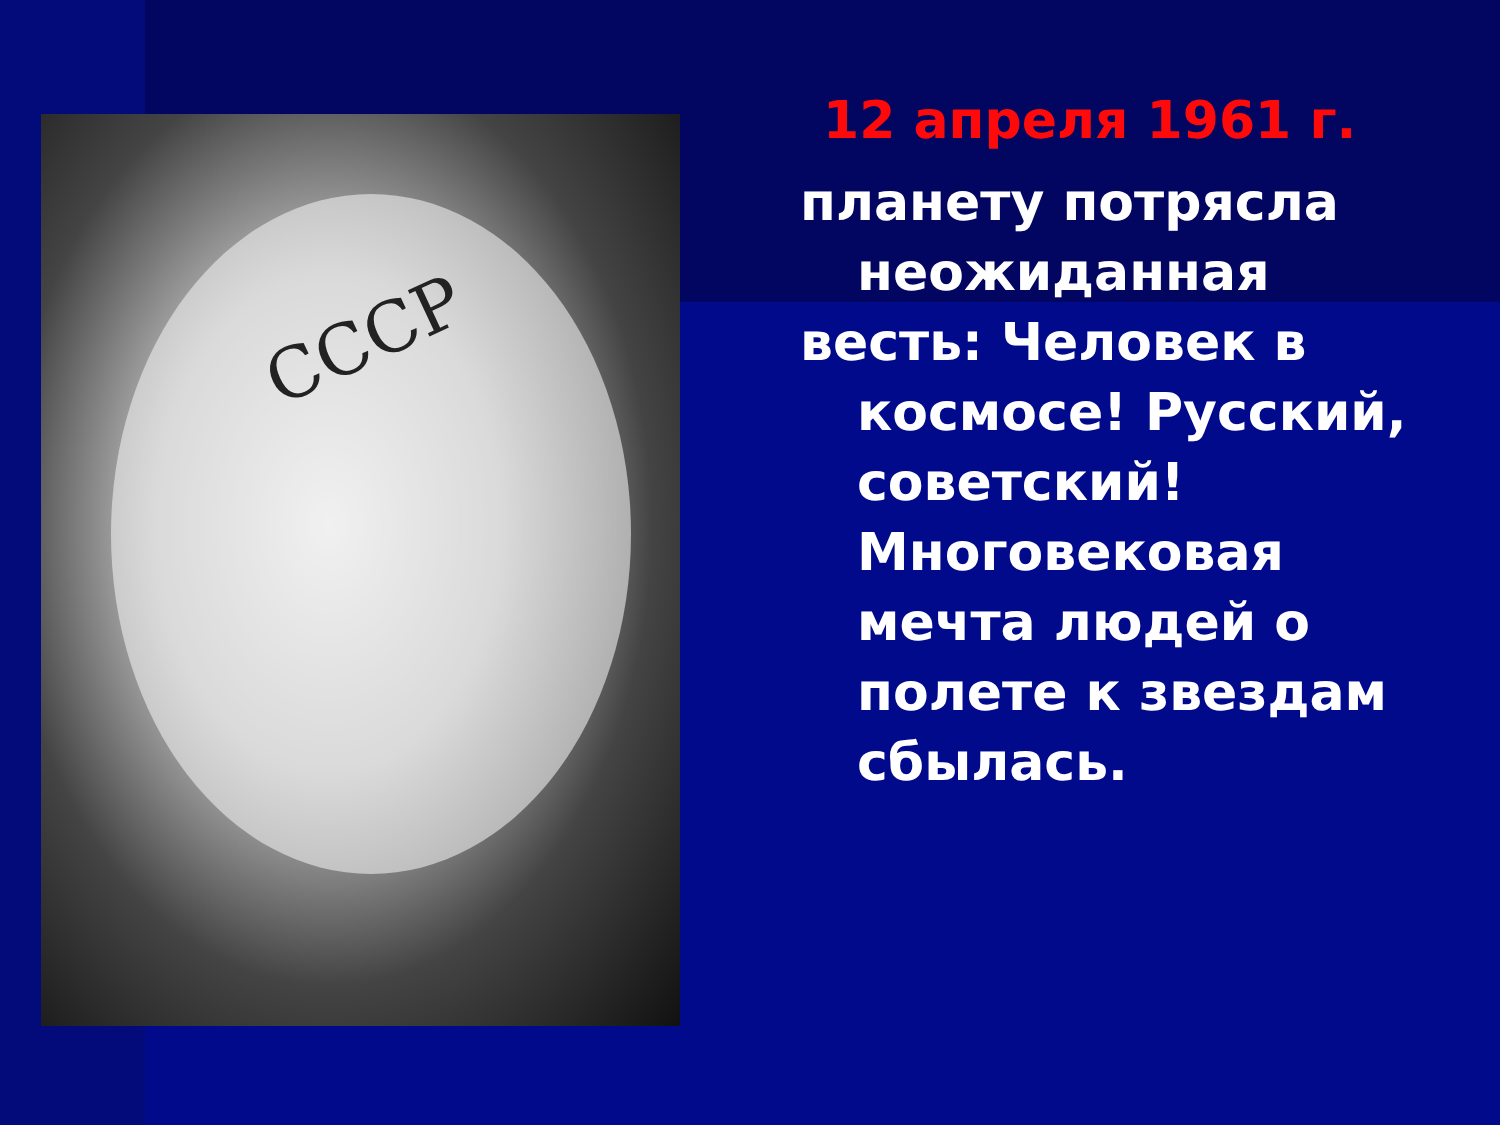СССР
12 апреля 1961 г.
планету потрясла
неожиданная
весть: Человек в
космосе! Русский, советский! Многовековая мечта людей о полете к звездам сбылась.